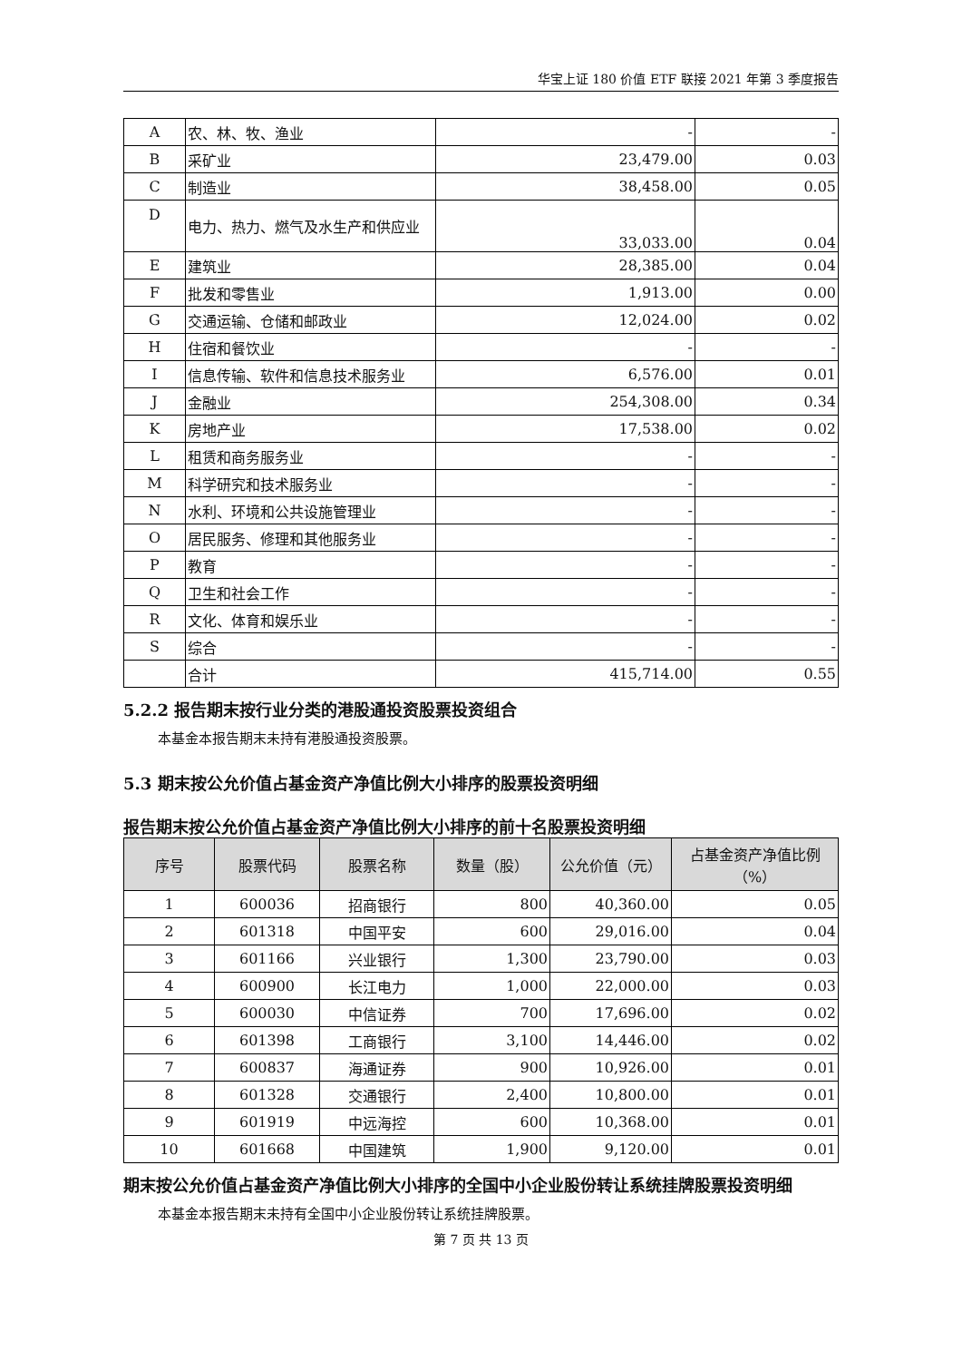华宝上证 180 价值 ETF 联接 2021 年第 3 季度报告
| A | 农、林、牧、渔业 | - | - |
| B | 采矿业 | 23,479.00 | 0.03 |
| C | 制造业 | 38,458.00 | 0.05 |
| D | 电力、热力、燃气及水生产和供应业 | 33,033.00 | 0.04 |
| E | 建筑业 | 28,385.00 | 0.04 |
| F | 批发和零售业 | 1,913.00 | 0.00 |
| G | 交通运输、仓储和邮政业 | 12,024.00 | 0.02 |
| H | 住宿和餐饮业 | - | - |
| I | 信息传输、软件和信息技术服务业 | 6,576.00 | 0.01 |
| J | 金融业 | 254,308.00 | 0.34 |
| K | 房地产业 | 17,538.00 | 0.02 |
| L | 租赁和商务服务业 | - | - |
| M | 科学研究和技术服务业 | - | - |
| N | 水利、环境和公共设施管理业 | - | - |
| O | 居民服务、修理和其他服务业 | - | - |
| P | 教育 | - | - |
| Q | 卫生和社会工作 | - | - |
| R | 文化、体育和娱乐业 | - | - |
| S | 综合 | - | - |
| | 合计 | 415,714.00 | 0.55 |
5.2.2 报告期末按行业分类的港股通投资股票投资组合
本基金本报告期末未持有港股通投资股票。
5.3 期末按公允价值占基金资产净值比例大小排序的股票投资明细
报告期末按公允价值占基金资产净值比例大小排序的前十名股票投资明细
| 序号 | 股票代码 | 股票名称 | 数量（股） | 公允价值（元） | 占基金资产净值比例（%） |
| --- | --- | --- | --- | --- | --- |
| 1 | 600036 | 招商银行 | 800 | 40,360.00 | 0.05 |
| 2 | 601318 | 中国平安 | 600 | 29,016.00 | 0.04 |
| 3 | 601166 | 兴业银行 | 1,300 | 23,790.00 | 0.03 |
| 4 | 600900 | 长江电力 | 1,000 | 22,000.00 | 0.03 |
| 5 | 600030 | 中信证券 | 700 | 17,696.00 | 0.02 |
| 6 | 601398 | 工商银行 | 3,100 | 14,446.00 | 0.02 |
| 7 | 600837 | 海通证券 | 900 | 10,926.00 | 0.01 |
| 8 | 601328 | 交通银行 | 2,400 | 10,800.00 | 0.01 |
| 9 | 601919 | 中远海控 | 600 | 10,368.00 | 0.01 |
| 10 | 601668 | 中国建筑 | 1,900 | 9,120.00 | 0.01 |
期末按公允价值占基金资产净值比例大小排序的全国中小企业股份转让系统挂牌股票投资明细
本基金本报告期末未持有全国中小企业股份转让系统挂牌股票。
第 7 页 共 13 页